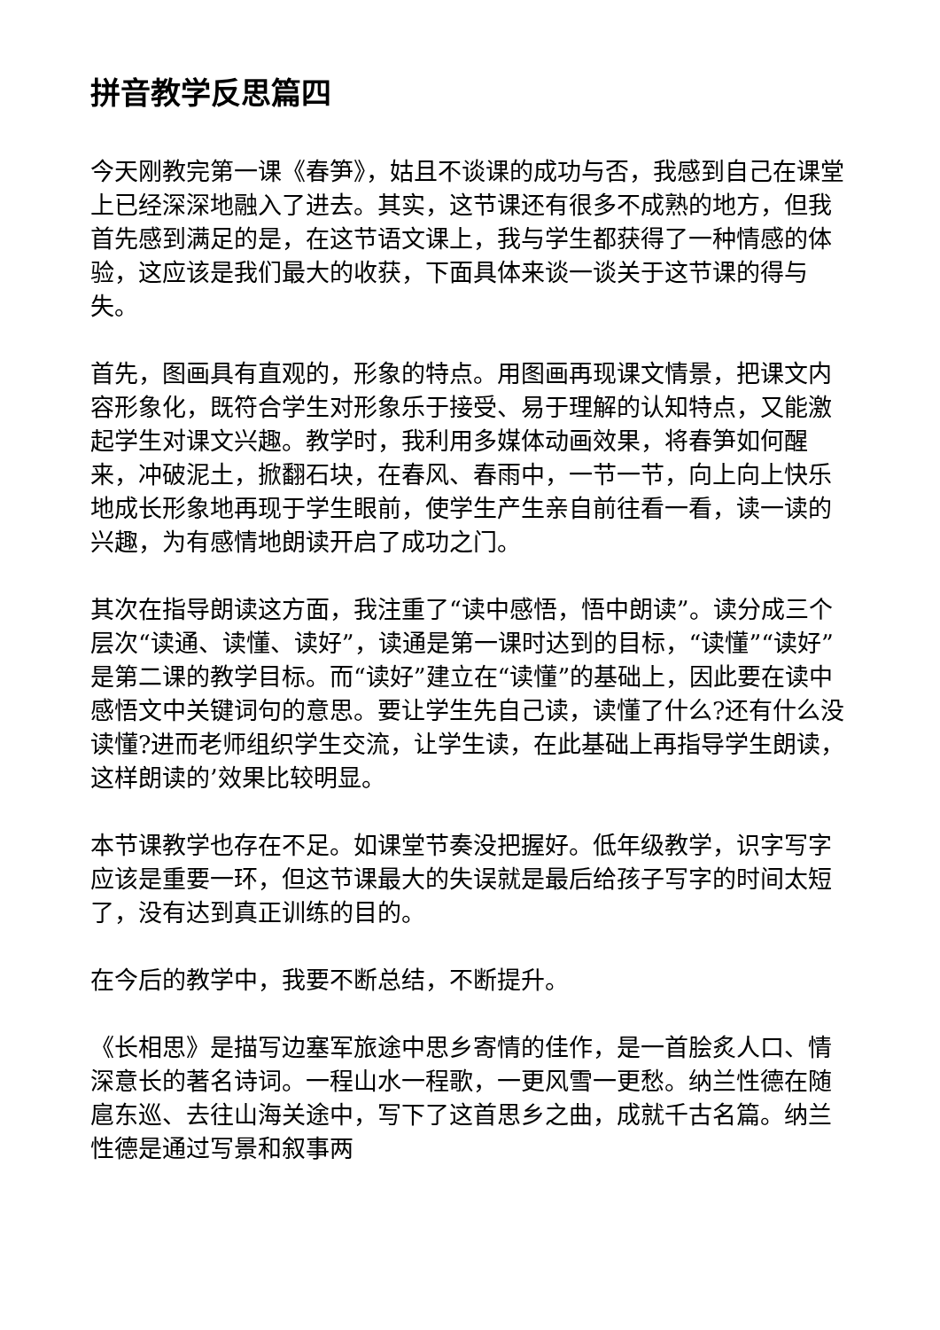拼音教学反思篇四
今天刚教完第一课《春笋》，姑且不谈课的成功与否，我感到自己在课堂上已经深深地融入了进去。其实，这节课还有很多不成熟的地方，但我首先感到满足的是，在这节语文课上，我与学生都获得了一种情感的体验，这应该是我们最大的收获，下面具体来谈一谈关于这节课的得与失。
首先，图画具有直观的，形象的特点。用图画再现课文情景，把课文内容形象化，既符合学生对形象乐于接受、易于理解的认知特点，又能激起学生对课文兴趣。教学时，我利用多媒体动画效果，将春笋如何醒来，冲破泥土，掀翻石块，在春风、春雨中，一节一节，向上向上快乐地成长形象地再现于学生眼前，使学生产生亲自前往看一看，读一读的兴趣，为有感情地朗读开启了成功之门。
其次在指导朗读这方面，我注重了“读中感悟，悟中朗读”。读分成三个层次“读通、读懂、读好”，读通是第一课时达到的目标，“读懂”“读好”是第二课的教学目标。而“读好”建立在“读懂”的基础上，因此要在读中感悟文中关键词句的意思。要让学生先自己读，读懂了什么?还有什么没读懂?进而老师组织学生交流，让学生读，在此基础上再指导学生朗读，这样朗读的’效果比较明显。
本节课教学也存在不足。如课堂节奏没把握好。低年级教学，识字写字应该是重要一环，但这节课最大的失误就是最后给孩子写字的时间太短了，没有达到真正训练的目的。
在今后的教学中，我要不断总结，不断提升。
《长相思》是描写边塞军旅途中思乡寄情的佳作，是一首脍炙人口、情深意长的著名诗词。一程山水一程歌，一更风雪一更愁。纳兰性德在随扈东巡、去往山海关途中，写下了这首思乡之曲，成就千古名篇。纳兰性德是通过写景和叙事两